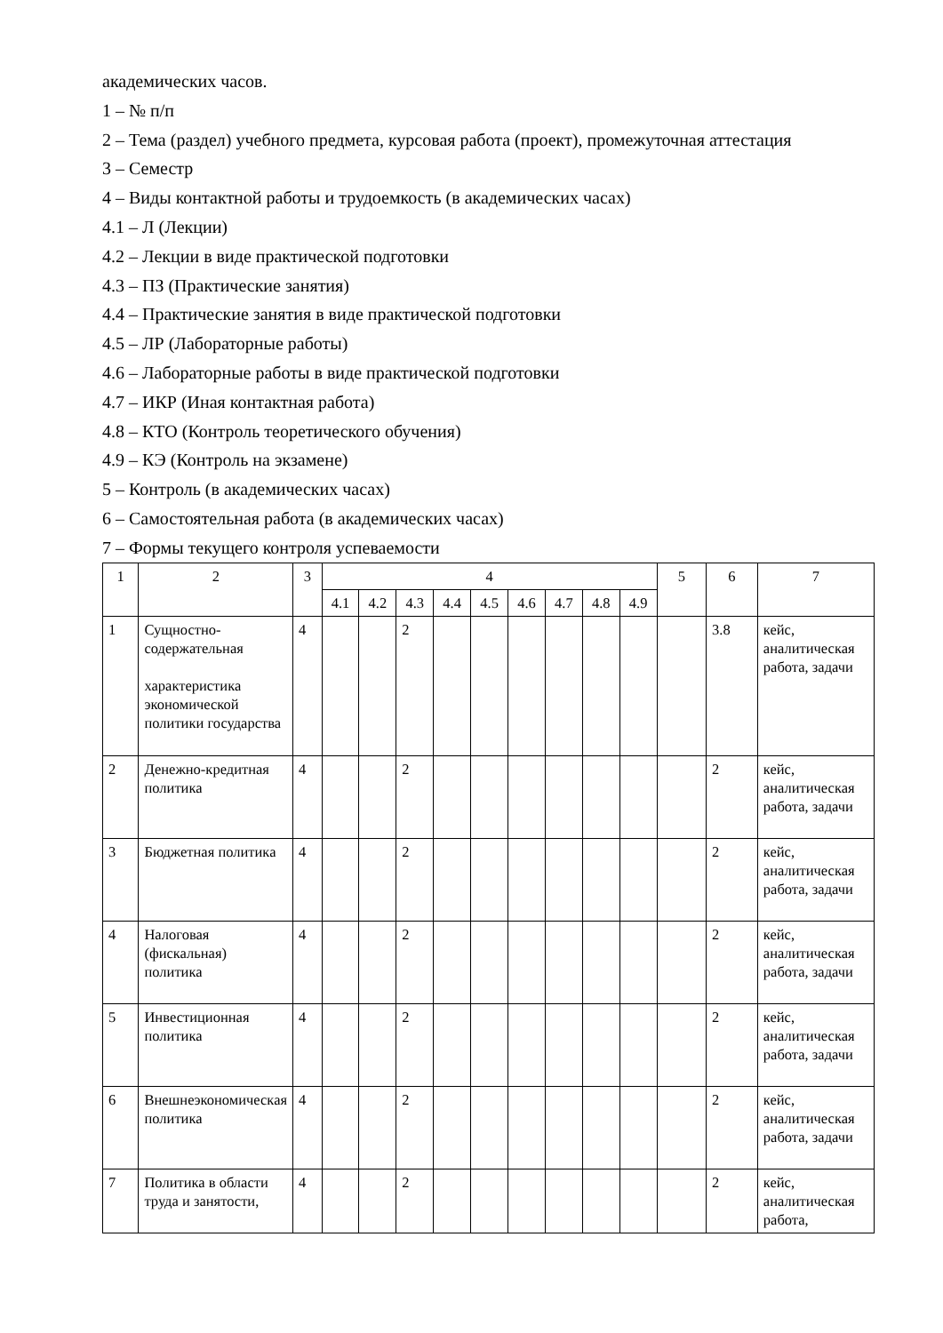академических часов.
1 – № п/п
2 – Тема (раздел) учебного предмета, курсовая работа (проект), промежуточная аттестация
3 – Семестр
4 – Виды контактной работы и трудоемкость (в академических часах)
4.1 – Л (Лекции)
4.2 – Лекции в виде практической подготовки
4.3 – ПЗ (Практические занятия)
4.4 – Практические занятия в виде практической подготовки
4.5 – ЛР (Лабораторные работы)
4.6 – Лабораторные работы в виде практической подготовки
4.7 – ИКР (Иная контактная работа)
4.8 – КТО (Контроль теоретического обучения)
4.9 – КЭ (Контроль на экзамене)
5 – Контроль (в академических часах)
6 – Самостоятельная работа (в академических часах)
7 – Формы текущего контроля успеваемости
| 1 | 2 | 3 | 4 | | | | | | | | | 5 | 6 | 7 |
| --- | --- | --- | --- | --- | --- | --- | --- | --- | --- | --- | --- | --- | --- | --- |
| | | | 4.1 | 4.2 | 4.3 | 4.4 | 4.5 | 4.6 | 4.7 | 4.8 | 4.9 | | | |
| 1 | Сущностно-содержательная характеристика экономической политики государства | 4 | | | 2 | | | | | | | | 3.8 | кейс, аналитическая работа, задачи |
| 2 | Денежно-кредитная политика | 4 | | | 2 | | | | | | | | 2 | кейс, аналитическая работа, задачи |
| 3 | Бюджетная политика | 4 | | | 2 | | | | | | | | 2 | кейс, аналитическая работа, задачи |
| 4 | Налоговая (фискальная) политика | 4 | | | 2 | | | | | | | | 2 | кейс, аналитическая работа, задачи |
| 5 | Инвестиционная политика | 4 | | | 2 | | | | | | | | 2 | кейс, аналитическая работа, задачи |
| 6 | Внешнеэкономическая политика | 4 | | | 2 | | | | | | | | 2 | кейс, аналитическая работа, задачи |
| 7 | Политика в области труда и занятости, | 4 | | | 2 | | | | | | | | 2 | кейс, аналитическая работа, |